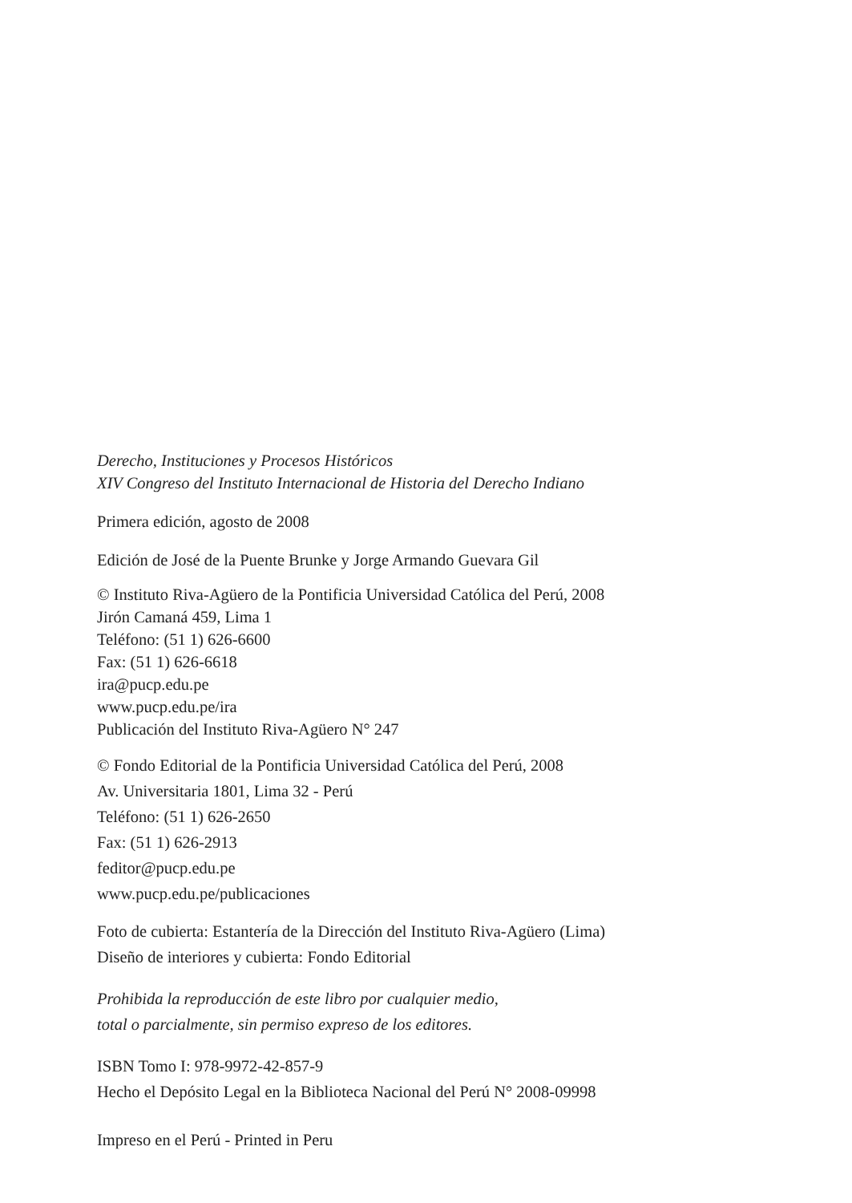Derecho, Instituciones y Procesos Históricos
XIV Congreso del Instituto Internacional de Historia del Derecho Indiano
Primera edición, agosto de 2008
Edición de José de la Puente Brunke y Jorge Armando Guevara Gil
© Instituto Riva-Agüero de la Pontificia Universidad Católica del Perú, 2008
Jirón Camaná 459, Lima 1
Teléfono: (51 1) 626-6600
Fax: (51 1) 626-6618
ira@pucp.edu.pe
www.pucp.edu.pe/ira
Publicación del Instituto Riva-Agüero N° 247
© Fondo Editorial de la Pontificia Universidad Católica del Perú, 2008
Av. Universitaria 1801, Lima 32 - Perú
Teléfono: (51 1) 626-2650
Fax: (51 1) 626-2913
feditor@pucp.edu.pe
www.pucp.edu.pe/publicaciones
Foto de cubierta: Estantería de la Dirección del Instituto Riva-Agüero (Lima)
Diseño de interiores y cubierta: Fondo Editorial
Prohibida la reproducción de este libro por cualquier medio,
total o parcialmente, sin permiso expreso de los editores.
ISBN Tomo I: 978-9972-42-857-9
Hecho el Depósito Legal en la Biblioteca Nacional del Perú N° 2008-09998
Impreso en el Perú - Printed in Peru